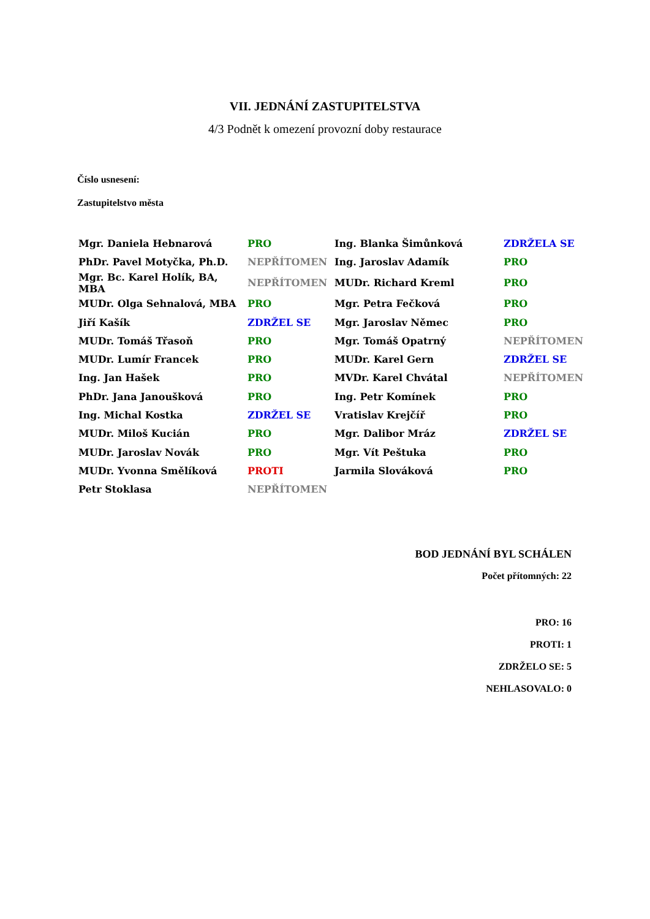VII. JEDNÁNÍ ZASTUPITELSTVA
4/3 Podnět k omezení provozní doby restaurace
Číslo usnesení:
Zastupitelstvo města
| Mgr. Daniela Hebnarová | PRO | Ing. Blanka Šimůnková | ZDRŽELA SE |
| PhDr. Pavel Motyčka, Ph.D. | NEPŘÍTOMEN | Ing. Jaroslav Adamík | PRO |
| Mgr. Bc. Karel Holík, BA, MBA | NEPŘÍTOMEN | MUDr. Richard Kreml | PRO |
| MUDr. Olga Sehnalová, MBA | PRO | Mgr. Petra Fečková | PRO |
| Jiří Kašík | ZDRŽEL SE | Mgr. Jaroslav Němec | PRO |
| MUDr. Tomáš Třasoň | PRO | Mgr. Tomáš Opatrný | NEPŘÍTOMEN |
| MUDr. Lumír Francek | PRO | MUDr. Karel Gern | ZDRŽEL SE |
| Ing. Jan Hašek | PRO | MVDr. Karel Chvátal | NEPŘÍTOMEN |
| PhDr. Jana Janoušková | PRO | Ing. Petr Komínek | PRO |
| Ing. Michal Kostka | ZDRŽEL SE | Vratislav Krejčíř | PRO |
| MUDr. Miloš Kucián | PRO | Mgr. Dalibor Mráz | ZDRŽEL SE |
| MUDr. Jaroslav Novák | PRO | Mgr. Vít Peštuka | PRO |
| MUDr. Yvonna Smělíková | PROTI | Jarmila Slováková | PRO |
| Petr Stoklasa | NEPŘÍTOMEN | | |
BOD JEDNÁNÍ BYL SCHÁLEN
Počet přítomných: 22
PRO: 16
PROTI: 1
ZDRŽELO SE: 5
NEHLASOVALO: 0